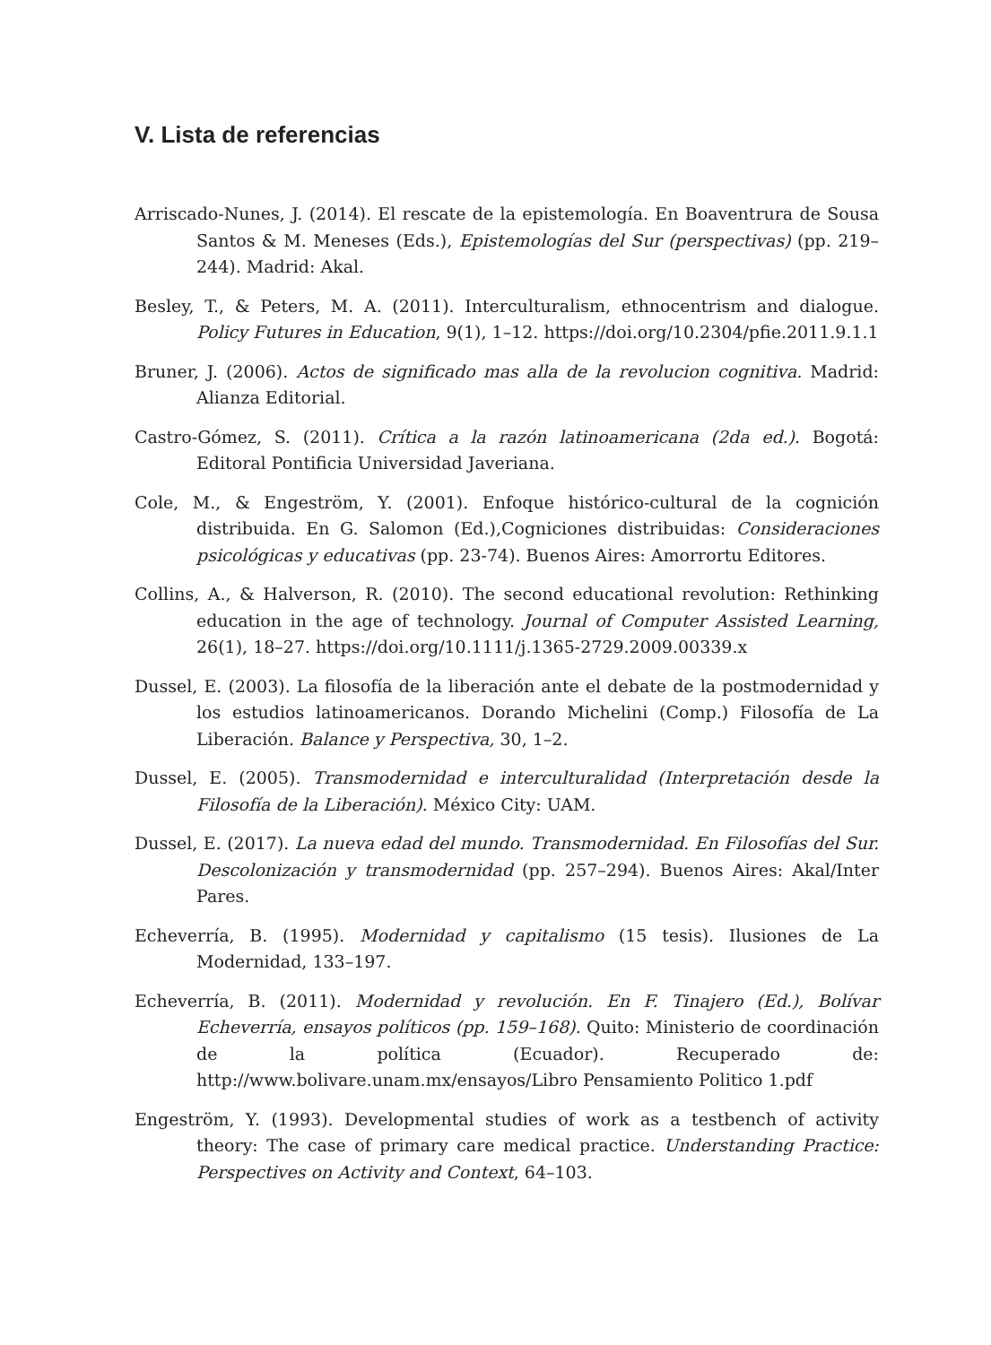V. Lista de referencias
Arriscado-Nunes, J. (2014). El rescate de la epistemología. En Boaventrura de Sousa Santos & M. Meneses (Eds.), Epistemologías del Sur (perspectivas) (pp. 219–244). Madrid: Akal.
Besley, T., & Peters, M. A. (2011). Interculturalism, ethnocentrism and dialogue. Policy Futures in Education, 9(1), 1–12. https://doi.org/10.2304/pfie.2011.9.1.1
Bruner, J. (2006). Actos de significado mas alla de la revolucion cognitiva. Madrid: Alianza Editorial.
Castro-Gómez, S. (2011). Crítica a la razón latinoamericana (2da ed.). Bogotá: Editoral Pontificia Universidad Javeriana.
Cole, M., & Engeström, Y. (2001). Enfoque histórico-cultural de la cognición distribuida. En G. Salomon (Ed.),Cogniciones distribuidas: Consideraciones psicológicas y educativas (pp. 23-74). Buenos Aires: Amorrortu Editores.
Collins, A., & Halverson, R. (2010). The second educational revolution: Rethinking education in the age of technology. Journal of Computer Assisted Learning, 26(1), 18–27. https://doi.org/10.1111/j.1365-2729.2009.00339.x
Dussel, E. (2003). La filosofía de la liberación ante el debate de la postmodernidad y los estudios latinoamericanos. Dorando Michelini (Comp.) Filosofía de La Liberación. Balance y Perspectiva, 30, 1–2.
Dussel, E. (2005). Transmodernidad e interculturalidad (Interpretación desde la Filosofía de la Liberación). México City: UAM.
Dussel, E. (2017). La nueva edad del mundo. Transmodernidad. En Filosofías del Sur. Descolonización y transmodernidad (pp. 257–294). Buenos Aires: Akal/Inter Pares.
Echeverría, B. (1995). Modernidad y capitalismo (15 tesis). Ilusiones de La Modernidad, 133–197.
Echeverría, B. (2011). Modernidad y revolución. En F. Tinajero (Ed.), Bolívar Echeverría, ensayos políticos (pp. 159–168). Quito: Ministerio de coordinación de la política (Ecuador). Recuperado de: http://www.bolivare.unam.mx/ensayos/Libro Pensamiento Politico 1.pdf
Engeström, Y. (1993). Developmental studies of work as a testbench of activity theory: The case of primary care medical practice. Understanding Practice: Perspectives on Activity and Context, 64–103.